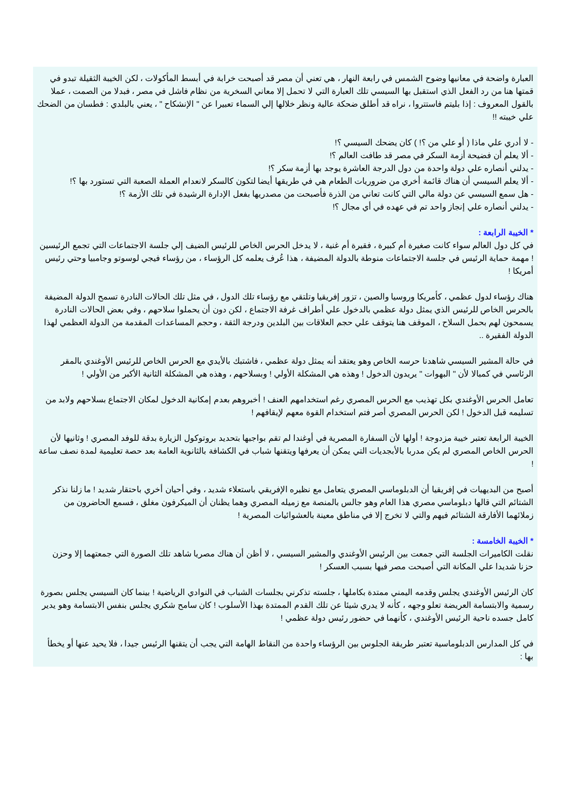العبارة واضحة في معانيها وضوح الشمس في رابعة النهار ، هي تعني أن مصر قد أصبحت خرابة في أبسط المأكولات ، لكن الخيبة الثقيلة تبدو في قمتها هنا من رد الفعل الذي استقبل بها السيسي تلك العبارة التي لا تحمل إلا معاني السخرية من نظام فاشل في مصر ، فبدلا من الصمت ، عملا بالقول المعروف : إذا بليتم فاستتروا ، نراه قد أطلق ضحكة عالية ونظر خلالها إلي السماء تعبيرا عن " الإنشكاح " ، يعني بالبلدي : فطسان من الضحك علي خيبته !!
- لا أدري علي ماذا ( أو علي من ؟! ) كان يضحك السيسي ؟!
- ألا يعلم أن فضيحة أزمة السكر في مصر قد طافت العالم ؟!
- يدلني أنصاره علي دولة واحدة من دول الدرجة العاشرة يوجد بها أزمة سكر ؟!
- ألا يعلم السيسي أن هناك قائمة أخري من ضروريات الطعام هي في طريقها أيضا لتكون كالسكر لانعدام العملة الصعبة التي تستورد بها ؟!
- هل سمع السيسي عن دولة مالي التي كانت تعاني من الذرة فأصبحت من مصدريها بفعل الإدارة الرشيدة في تلك الأزمة ؟!
- يدلني أنصاره علي إنجاز واحد تم في عهده في أي مجال ؟!
* الخيبة الرابعة :
في كل دول العالم سواء كانت صغيرة أم كبيرة ، فقيرة أم غنية ، لا يدخل الحرس الخاص للرئيس الضيف إلي جلسة الاجتماعات التي تجمع الرئيسين ! مهمة حماية الرئيس في جلسة الاجتماعات منوطة بالدولة المضيفة ، هذا عُرف يعلمه كل الرؤساء ، من رؤساء فيجي لوسوتو وجامبيا وحتي رئيس أمريكا !
هناك رؤساء لدول عظمي ، كأمريكا وروسيا والصين ، تزور إفريقيا وتلتقي مع رؤساء تلك الدول ، في مثل تلك الحالات النادرة تسمح الدولة المضيفة بالحرس الخاص للرئيس الذي يمثل دولة عظمي بالدخول علي أطراف غرفة الاجتماع ، لكن دون أن يحملوا سلاحهم ، وفي بعض الحالات النادرة يسمحون لهم بحمل السلاح ، الموقف هنا يتوقف علي حجم العلاقات بين البلدين ودرجة الثقة ، وحجم المساعدات المقدمة من الدولة العظمي لهذا الدولة الفقيرة ..
في حالة المشير السيسي شاهدنا حرسه الخاص وهو يعتقد أنه يمثل دولة عظمي ، فاشتبك بالأيدي مع الحرس الخاص للرئيس الأوغندي بالمقر الرئاسي في كمبالا لأن " البهوات " يريدون الدخول ! وهذه هي المشكلة الأولي ! وبسلاحهم ، وهذه هي المشكلة الثانية الأكبر من الأولي !
تعامل الحرس الأوغندي بكل تهذيب مع الحرس المصري رغم استخدامهم العنف ! أخبروهم بعدم إمكانية الدخول لمكان الاجتماع بسلاحهم ولابد من تسليمه قبل الدخول ! لكن الحرس المصري أصر فتم استخدام القوة معهم لإيقافهم !
الخيبة الرابعة تعتبر خيبة مزدوجة ! أولها لأن السفارة المصرية في أوغندا لم تقم بواجبها بتحديد بروتوكول الزيارة بدقة للوفد المصري ! وثانيها لأن الحرس الخاص المصري لم يكن مدربا بالأبجديات التي يمكن أن يعرفها ويتقنها شباب في الكشافة بالثانوية العامة بعد حصة تعليمية لمدة نصف ساعة !
أصبح من البديهيات في إفريقيا أن الدبلوماسي المصري يتعامل مع نظيره الإفريقي باستعلاء شديد ، وفي أحيان أخري باحتقار شديد ! ما زلنا نذكر الشتائم التي قالها دبلوماسي مصري هذا العام وهو جالس بالمنصة مع زميله المصري وهما يظنان أن الميكرفون مغلق ، فسمع الحاضرون من زملائهما الأفارقة الشتائم فيهم والتي لا تخرج إلا في مناطق معينة بالعشوائيات المصرية !
* الخيبة الخامسة :
نقلت الكاميرات الجلسة التي جمعت بين الرئيس الأوغندي والمشير السيسي ، لا أظن أن هناك مصريا شاهد تلك الصورة التي جمعتهما إلا وحزن حزنا شديدا علي المكانة التي أصبحت مصر فيها بسبب العسكر !
كان الرئيس الأوغندي يجلس وقدمه اليمني ممتدة بكاملها ، جلسته تذكرني بجلسات الشباب في النوادي الرياضية ! بينما كان السيسي يجلس بصورة رسمية والابتسامة العريضة تعلو وجهه ، كأنه لا يدري شيئا عن تلك القدم الممتدة بهذا الأسلوب ! كان سامح شكري يجلس بنفس الابتسامة وهو يدير كامل جسده ناحية الرئيس الأوغندي ، كأنهما في حضور رئيس دولة عظمي !
في كل المدارس الدبلوماسية تعتبر طريقة الجلوس بين الرؤساء واحدة من النقاط الهامة التي يجب أن يتقنها الرئيس جيدا ، فلا يحيد عنها أو يخطأ بها :